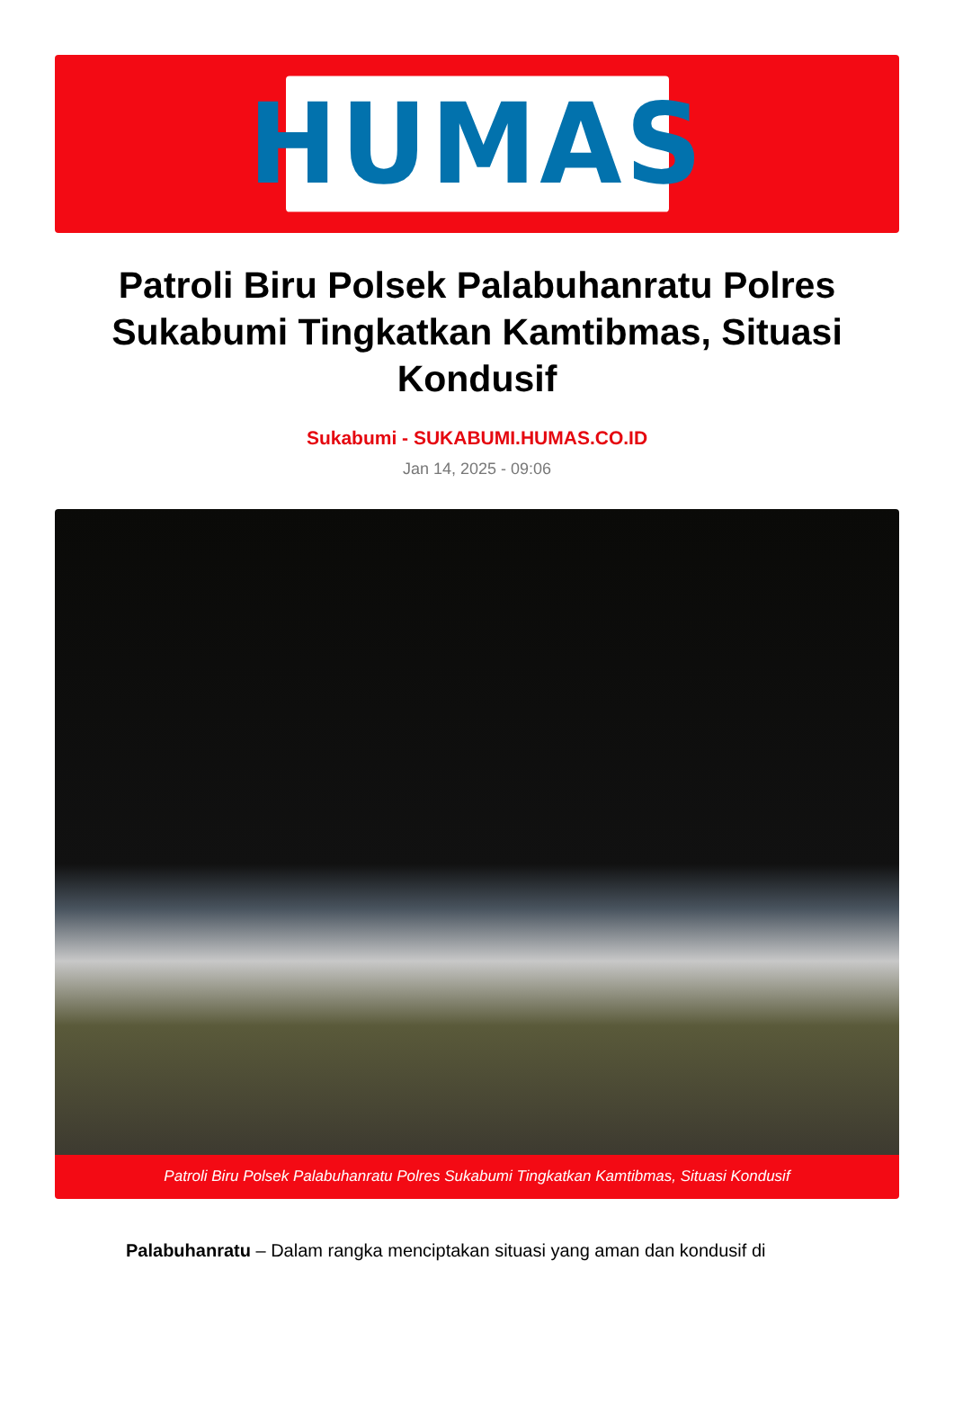HUMAS
Patroli Biru Polsek Palabuhanratu Polres Sukabumi Tingkatkan Kamtibmas, Situasi Kondusif
Sukabumi - SUKABUMI.HUMAS.CO.ID
Jan 14, 2025 - 09:06
Patroli Biru Polsek Palabuhanratu Polres Sukabumi Tingkatkan Kamtibmas, Situasi Kondusif
Palabuhanratu – Dalam rangka menciptakan situasi yang aman dan kondusif di